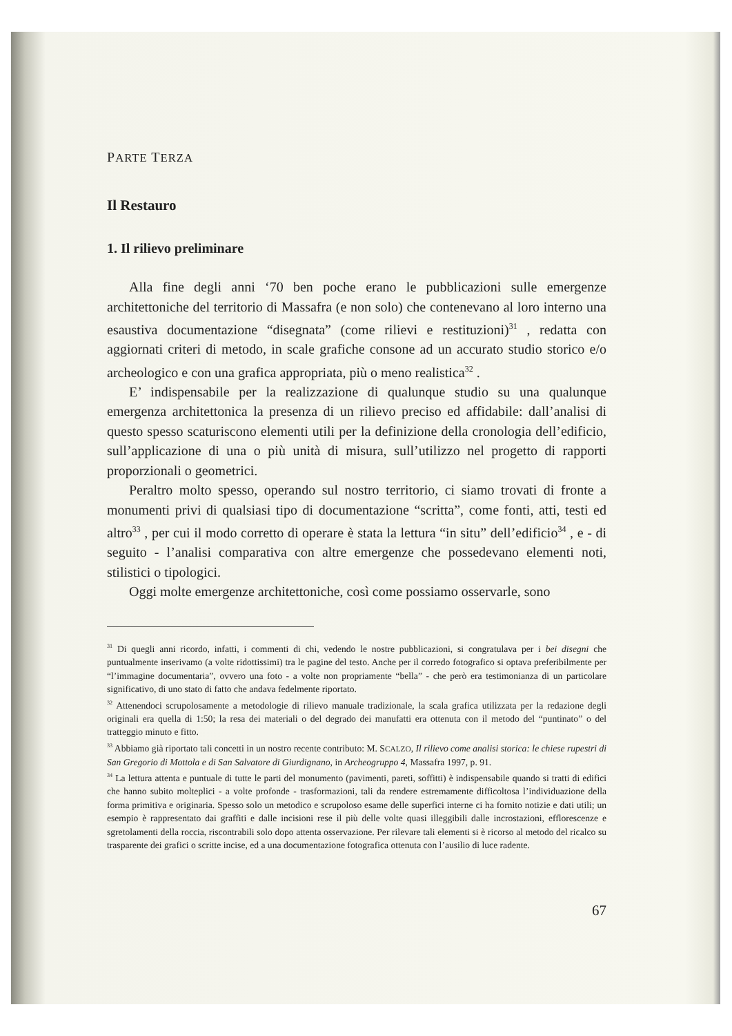PARTE TERZA
Il Restauro
1. Il rilievo preliminare
Alla fine degli anni ‘70 ben poche erano le pubblicazioni sulle emergenze architettoniche del territorio di Massafra (e non solo) che contenevano al loro interno una esaustiva documentazione “disegnata” (come rilievi e restituzioni)<sup>31</sup> , redatta con aggiornati criteri di metodo, in scale grafiche consone ad un accurato studio storico e/o archeologico e con una grafica appropriata, più o meno realistica<sup>32</sup> .
E’ indispensabile per la realizzazione di qualunque studio su una qualunque emergenza architettonica la presenza di un rilievo preciso ed affidabile: dall’analisi di questo spesso scaturiscono elementi utili per la definizione della cronologia dell’edificio, sull’applicazione di una o più unità di misura, sull’utilizzo nel progetto di rapporti proporzionali o geometrici.
Peraltro molto spesso, operando sul nostro territorio, ci siamo trovati di fronte a monumenti privi di qualsiasi tipo di documentazione “scritta”, come fonti, atti, testi ed altro<sup>33</sup> , per cui il modo corretto di operare è stata la lettura “in situ” dell’edificio<sup>34</sup> , e - di seguito - l’analisi comparativa con altre emergenze che possedevano elementi noti, stilistici o tipologici.
Oggi molte emergenze architettoniche, così come possiamo osservarle, sono
<sup>31</sup> Di quegli anni ricordo, infatti, i commenti di chi, vedendo le nostre pubblicazioni, si congratulava per i bei disegni che puntualmente inserivamo (a volte ridottissimi) tra le pagine del testo. Anche per il corredo fotografico si optava preferibilmente per “l’immagine documentaria”, ovvero una foto - a volte non propriamente “bella” - che però era testimonianza di un particolare significativo, di uno stato di fatto che andava fedelmente riportato.
<sup>32</sup> Attenendoci scrupolosamente a metodologie di rilievo manuale tradizionale, la scala grafica utilizzata per la redazione degli originali era quella di 1:50; la resa dei materiali o del degrado dei manufatti era ottenuta con il metodo del “puntinato” o del tratteggio minuto e fitto.
<sup>33</sup> Abbiamo già riportato tali concetti in un nostro recente contributo: M. SCALZO, Il rilievo come analisi storica: le chiese rupestri di San Gregorio di Mottola e di San Salvatore di Giurdignano, in Archeogruppo 4, Massafra 1997, p. 91.
<sup>34</sup> La lettura attenta e puntuale di tutte le parti del monumento (pavimenti, pareti, soffitti) è indispensabile quando si tratti di edifici che hanno subito molteplici - a volte profonde - trasformazioni, tali da rendere estremamente difficoltosa l’individuazione della forma primitiva e originaria. Spesso solo un metodico e scrupoloso esame delle superfici interne ci ha fornito notizie e dati utili; un esempio è rappresentato dai graffiti e dalle incisioni rese il più delle volte quasi illeggibili dalle incrostazioni, efflorescenze e sgretolamenti della roccia, riscontrabili solo dopo attenta osservazione. Per rilevare tali elementi si è ricorso al metodo del ricalco su trasparente dei grafici o scritte incise, ed a una documentazione fotografica ottenuta con l’ausilio di luce radente.
67